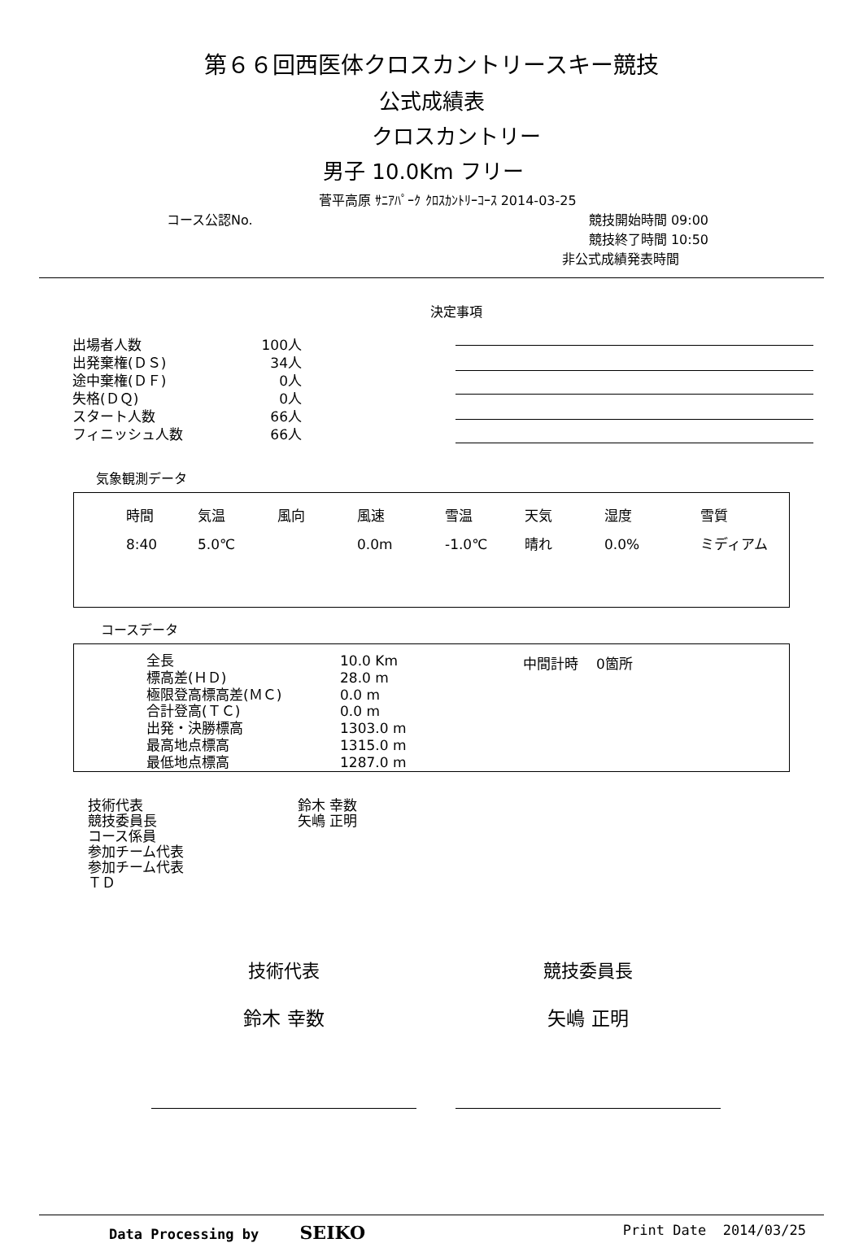第６６回西医体クロスカントリースキー競技
公式成績表
クロスカントリー
男子 10.0Km フリー
菅平高原 ｻﾆｱﾊﾟｰｸ ｸﾛｽｶﾝﾄﾘｰｺｰｽ 2014-03-25
コース公認No. 競技開始時間 09:00
競技終了時間 10:50
非公式成績発表時間
決定事項
| 出場者人数 | 100人 |
| 出発棄権(ＤＳ) | 34人 |
| 途中棄権(ＤＦ) | 0人 |
| 失格(ＤＱ) | 0人 |
| スタート人数 | 66人 |
| フィニッシュ人数 | 66人 |
気象観測データ
| 時間 | 気温 | 風向 | 風速 | 雪温 | 天気 | 湿度 | 雪質 |
| 8:40 | 5.0℃ | | 0.0m | -1.0℃ | 晴れ | 0.0% | ミディアム |
コースデータ
| 全長 | 10.0 Km |
| 標高差(ＨＤ) | 28.0 m |
| 極限登高標高差(ＭＣ) | 0.0 m |
| 合計登高(ＴＣ) | 0.0 m |
| 出発・決勝標高 | 1303.0 m |
| 最高地点標高 | 1315.0 m |
| 最低地点標高 | 1287.0 m |
中間計時 0箇所
| 技術代表 | 鈴木 幸数 |
| 競技委員長 | 矢嶋 正明 |
| コース係員 | |
| 参加チーム代表 | |
| 参加チーム代表 | |
| ＴＤ | |
技術代表
鈴木 幸数
競技委員長
矢嶋 正明
Data Processing by SEIKO
Print Date 2014/03/25